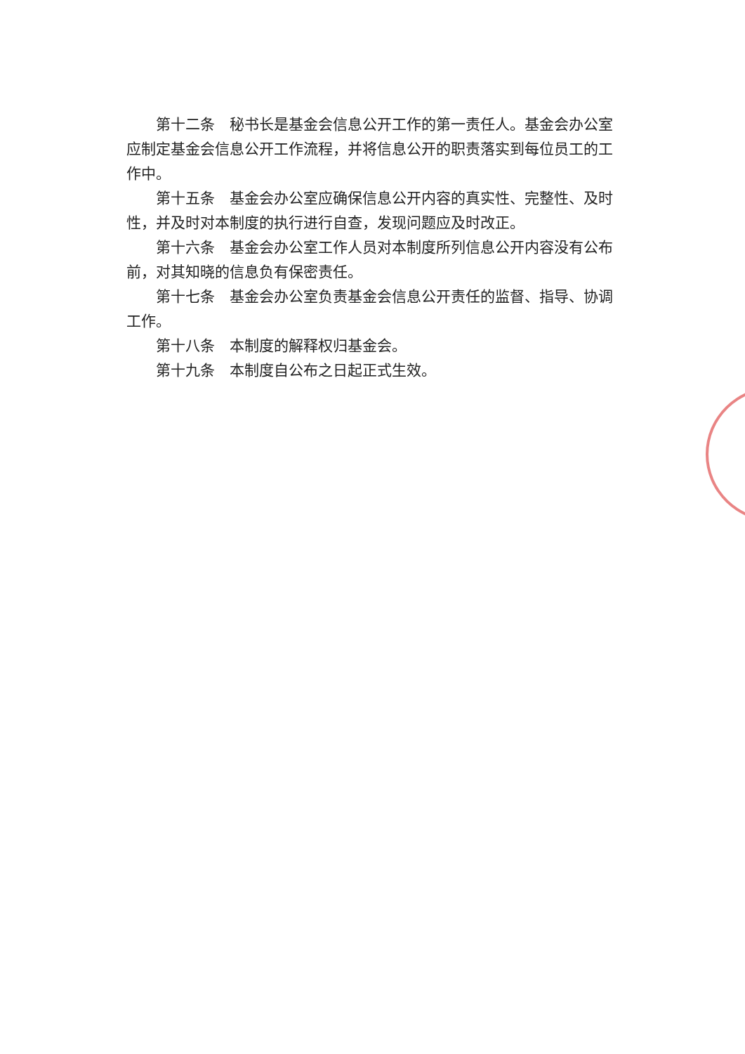第十二条　秘书长是基金会信息公开工作的第一责任人。基金会办公室应制定基金会信息公开工作流程，并将信息公开的职责落实到每位员工的工作中。
第十五条　基金会办公室应确保信息公开内容的真实性、完整性、及时性，并及时对本制度的执行进行自查，发现问题应及时改正。
第十六条　基金会办公室工作人员对本制度所列信息公开内容没有公布前，对其知晓的信息负有保密责任。
第十七条　基金会办公室负责基金会信息公开责任的监督、指导、协调工作。
第十八条　本制度的解释权归基金会。
第十九条　本制度自公布之日起正式生效。